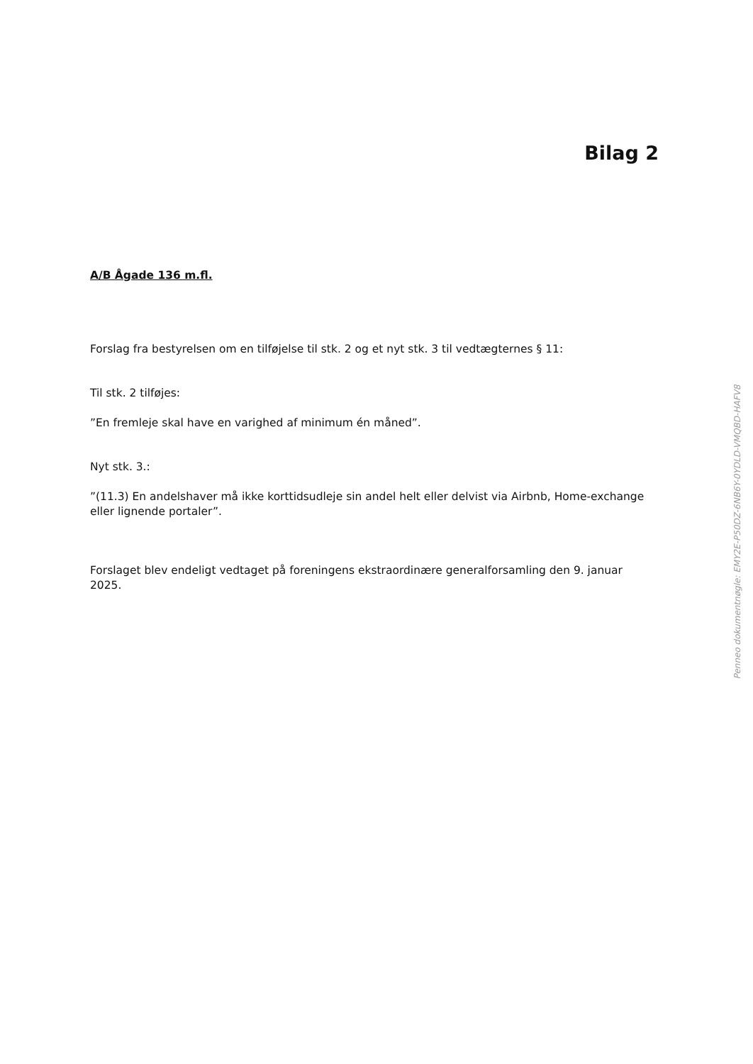Bilag 2
A/B Ågade 136 m.fl.
Forslag fra bestyrelsen om en tilføjelse til stk. 2 og et nyt stk. 3 til vedtægternes § 11:
Til stk. 2 tilføjes:
”En fremleje skal have en varighed af minimum én måned”.
Nyt stk. 3.:
”(11.3) En andelshaver må ikke korttidsudleje sin andel helt eller delvist via Airbnb, Home-exchange eller lignende portaler”.
Forslaget blev endeligt vedtaget på foreningens ekstraordinære generalforsamling den 9. januar 2025.
Penneo dokumentnøgle: EMY2E-P50DZ-6NB6Y-0YDLD-VMQBD-HAFV8